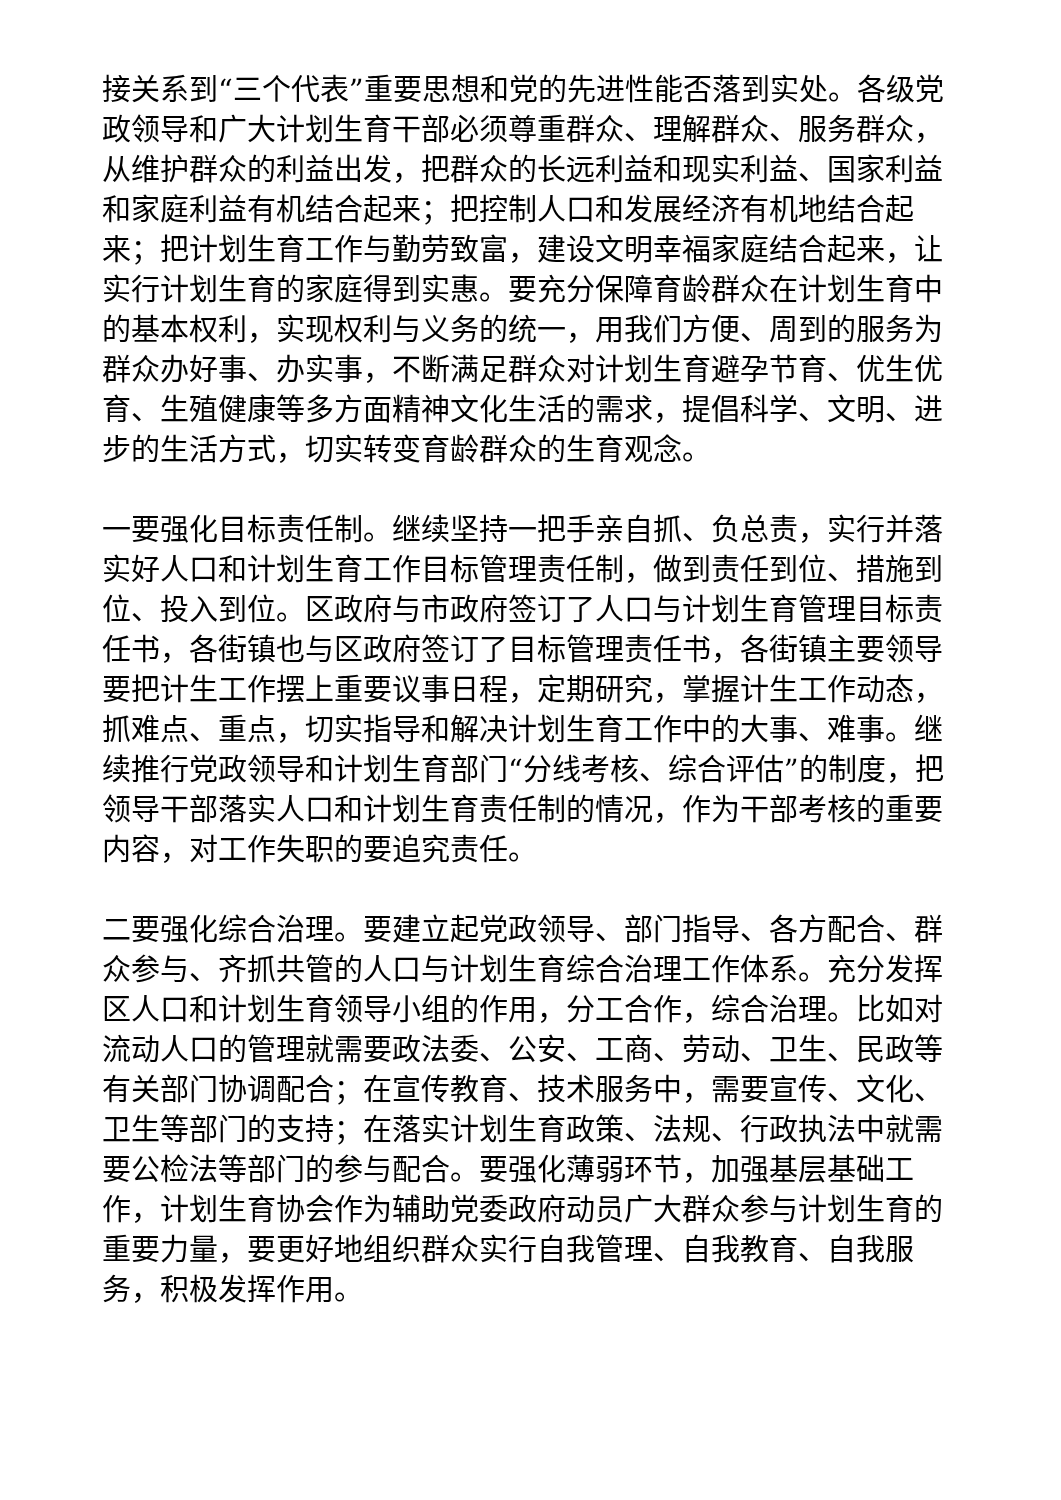接关系到“三个代表”重要思想和党的先进性能否落到实处。各级党政领导和广大计划生育干部必须尊重群众、理解群众、服务群众，从维护群众的利益出发，把群众的长远利益和现实利益、国家利益和家庭利益有机结合起来；把控制人口和发展经济有机地结合起来；把计划生育工作与勤劳致富，建设文明幸福家庭结合起来，让实行计划生育的家庭得到实惠。要充分保障育龄群众在计划生育中的基本权利，实现权利与义务的统一，用我们方便、周到的服务为群众办好事、办实事，不断满足群众对计划生育避孕节育、优生优育、生殖健康等多方面精神文化生活的需求，提倡科学、文明、进步的生活方式，切实转变育龄群众的生育观念。
一要强化目标责任制。继续坚持一把手亲自抓、负总责，实行并落实好人口和计划生育工作目标管理责任制，做到责任到位、措施到位、投入到位。区政府与市政府签订了人口与计划生育管理目标责任书，各街镇也与区政府签订了目标管理责任书，各街镇主要领导要把计生工作摆上重要议事日程，定期研究，掌握计生工作动态，抓难点、重点，切实指导和解决计划生育工作中的大事、难事。继续推行党政领导和计划生育部门“分线考核、综合评估”的制度，把领导干部落实人口和计划生育责任制的情况，作为干部考核的重要内容，对工作失职的要追究责任。
二要强化综合治理。要建立起党政领导、部门指导、各方配合、群众参与、齐抓共管的人口与计划生育综合治理工作体系。充分发挥区人口和计划生育领导小组的作用，分工合作，综合治理。比如对流动人口的管理就需要政法委、公安、工商、劳动、卫生、民政等有关部门协调配合；在宣传教育、技术服务中，需要宣传、文化、卫生等部门的支持；在落实计划生育政策、法规、行政执法中就需要公检法等部门的参与配合。要强化薄弱环节，加强基层基础工作，计划生育协会作为辅助党委政府动员广大群众参与计划生育的重要力量，要更好地组织群众实行自我管理、自我教育、自我服务，积极发挥作用。